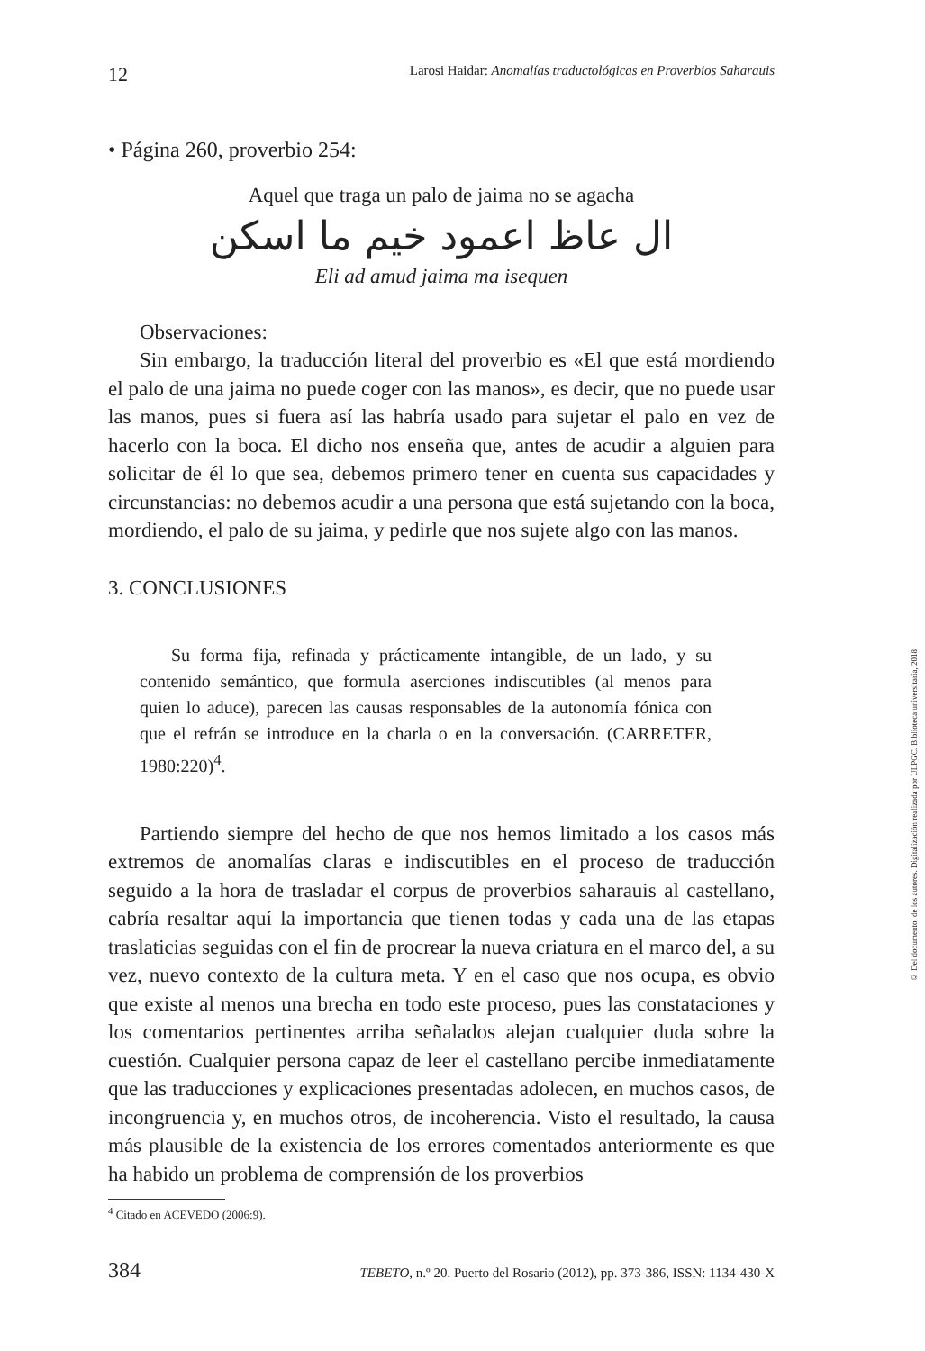12 Larosi Haidar: Anomalías traductológicas en Proverbios Saharauis
• Página 260, proverbio 254:
Aquel que traga un palo de jaima no se agacha
ال عاظ اعمود خيم ما اسكن
Eli ad amud jaima ma isequen
Observaciones:
Sin embargo, la traducción literal del proverbio es «El que está mordiendo el palo de una jaima no puede coger con las manos», es decir, que no puede usar las manos, pues si fuera así las habría usado para sujetar el palo en vez de hacerlo con la boca. El dicho nos enseña que, antes de acudir a alguien para solicitar de él lo que sea, debemos primero tener en cuenta sus capacidades y circunstancias: no debemos acudir a una persona que está sujetando con la boca, mordiendo, el palo de su jaima, y pedirle que nos sujete algo con las manos.
3. CONCLUSIONES
Su forma fija, refinada y prácticamente intangible, de un lado, y su contenido semántico, que formula aserciones indiscutibles (al menos para quien lo aduce), parecen las causas responsables de la autonomía fónica con que el refrán se introduce en la charla o en la conversación. (CARRETER, 1980:220)<sup>4</sup>.
Partiendo siempre del hecho de que nos hemos limitado a los casos más extremos de anomalías claras e indiscutibles en el proceso de traducción seguido a la hora de trasladar el corpus de proverbios saharauis al castellano, cabría resaltar aquí la importancia que tienen todas y cada una de las etapas traslaticias seguidas con el fin de procrear la nueva criatura en el marco del, a su vez, nuevo contexto de la cultura meta. Y en el caso que nos ocupa, es obvio que existe al menos una brecha en todo este proceso, pues las constataciones y los comentarios pertinentes arriba señalados alejan cualquier duda sobre la cuestión. Cualquier persona capaz de leer el castellano percibe inmediatamente que las traducciones y explicaciones presentadas adolecen, en muchos casos, de incongruencia y, en muchos otros, de incoherencia. Visto el resultado, la causa más plausible de la existencia de los errores comentados anteriormente es que ha habido un problema de comprensión de los proverbios
<sup>4</sup> Citado en ACEVEDO (2006:9).
384 TEBETO, n.º 20. Puerto del Rosario (2012), pp. 373-386, ISSN: 1134-430-X
© Del documento, de los autores. Digitalización realizada por ULPGC. Biblioteca universitaria, 2018